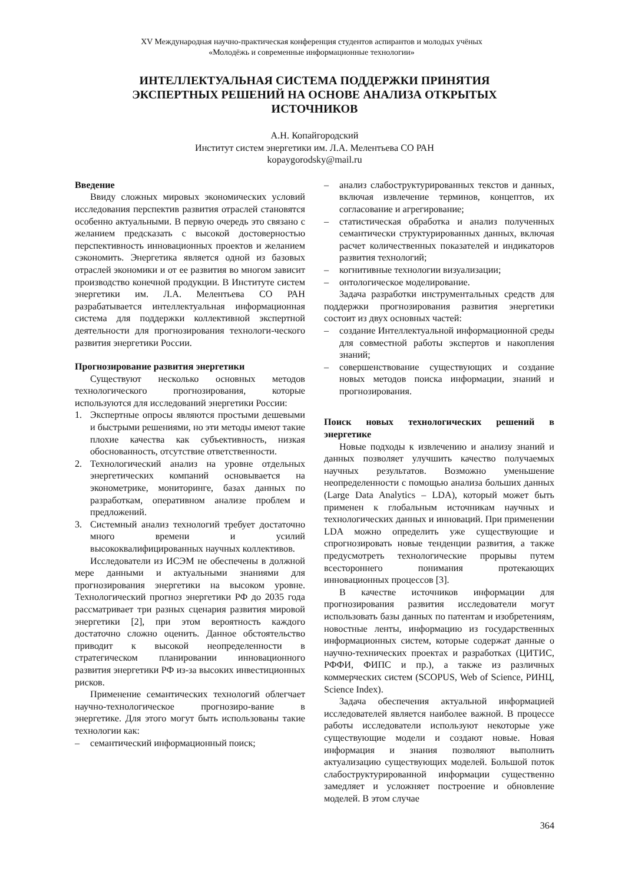XV Международная научно-практическая конференция студентов аспирантов и молодых учёных
«Молодёжь и современные информационные технологии»
ИНТЕЛЛЕКТУАЛЬНАЯ СИСТЕМА ПОДДЕРЖКИ ПРИНЯТИЯ ЭКСПЕРТНЫХ РЕШЕНИЙ НА ОСНОВЕ АНАЛИЗА ОТКРЫТЫХ ИСТОЧНИКОВ
А.Н. Копайгородский
Институт систем энергетики им. Л.А. Мелентьева СО РАН
kopaygorodsky@mail.ru
Введение
Ввиду сложных мировых экономических условий исследования перспектив развития отраслей становятся особенно актуальными. В первую очередь это связано с желанием предсказать с высокой достоверностью перспективность инновационных проектов и желанием сэкономить. Энергетика является одной из базовых отраслей экономики и от ее развития во многом зависит производство конечной продукции. В Институте систем энергетики им. Л.А. Мелентьева СО РАН разрабатывается интеллектуальная информационная система для поддержки коллективной экспертной деятельности для прогнозирования технологи-ческого развития энергетики России.
Прогнозирование развития энергетики
Существуют несколько основных методов технологического прогнозирования, которые используются для исследований энергетики России:
1. Экспертные опросы являются простыми дешевыми и быстрыми решениями, но эти методы имеют такие плохие качества как субъективность, низкая обоснованность, отсутствие ответственности.
2. Технологический анализ на уровне отдельных энергетических компаний основывается на эконометрике, мониторинге, базах данных по разработкам, оперативном анализе проблем и предложений.
3. Системный анализ технологий требует достаточно много времени и усилий высококвалифицированных научных коллективов.
Исследователи из ИСЭМ не обеспечены в должной мере данными и актуальными знаниями для прогнозирования энергетики на высоком уровне. Технологический прогноз энергетики РФ до 2035 года рассматривает три разных сценария развития мировой энергетики [2], при этом вероятность каждого достаточно сложно оценить. Данное обстоятельство приводит к высокой неопределенности в стратегическом планировании инновационного развития энергетики РФ из-за высоких инвестиционных рисков.
Применение семантических технологий облегчает научно-технологическое прогнозиро-вание в энергетике. Для этого могут быть использованы такие технологии как:
– семантический информационный поиск;
– анализ слабоструктурированных текстов и данных, включая извлечение терминов, концептов, их согласование и агрегирование;
– статистическая обработка и анализ полученных семантически структурированных данных, включая расчет количественных показателей и индикаторов развития технологий;
– когнитивные технологии визуализации;
– онтологическое моделирование.
Задача разработки инструментальных средств для поддержки прогнозирования развития энергетики состоит из двух основных частей:
– создание Интеллектуальной информационной среды для совместной работы экспертов и накопления знаний;
– совершенствование существующих и создание новых методов поиска информации, знаний и прогнозирования.
Поиск новых технологических решений в энергетике
Новые подходы к извлечению и анализу знаний и данных позволяет улучшить качество получаемых научных результатов. Возможно уменьшение неопределенности с помощью анализа больших данных (Large Data Analytics – LDA), который может быть применен к глобальным источникам научных и технологических данных и инноваций. При применении LDA можно определить уже существующие и спрогнозировать новые тенденции развития, а также предусмотреть технологические прорывы путем всестороннего понимания протекающих инновационных процессов [3].
В качестве источников информации для прогнозирования развития исследователи могут использовать базы данных по патентам и изобретениям, новостные ленты, информацию из государственных информационных систем, которые содержат данные о научно-технических проектах и разработках (ЦИТИС, РФФИ, ФИПС и пр.), а также из различных коммерческих систем (SCOPUS, Web of Science, РИНЦ, Science Index).
Задача обеспечения актуальной информацией исследователей является наиболее важной. В процессе работы исследователи используют некоторые уже существующие модели и создают новые. Новая информация и знания позволяют выполнить актуализацию существующих моделей. Большой поток слабоструктурированной информации существенно замедляет и усложняет построение и обновление моделей. В этом случае
364